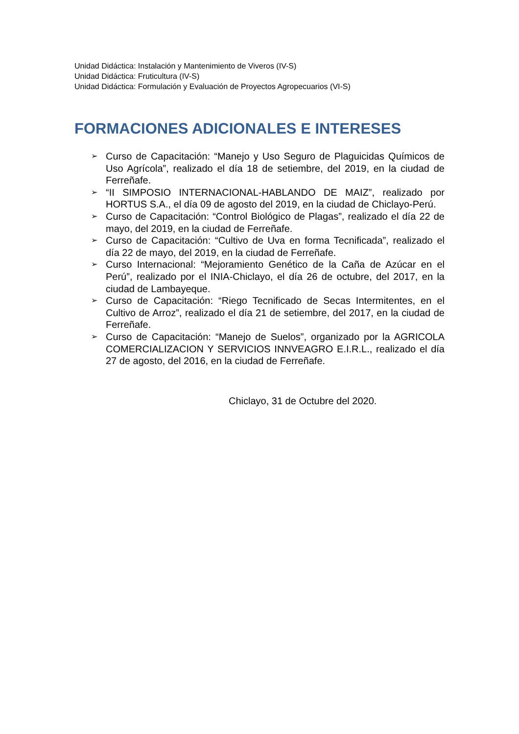Unidad Didáctica: Instalación y Mantenimiento de Viveros (IV-S)
Unidad Didáctica: Fruticultura (IV-S)
Unidad Didáctica: Formulación y Evaluación de Proyectos Agropecuarios (VI-S)
FORMACIONES ADICIONALES E INTERESES
➢ Curso de Capacitación: “Manejo y Uso Seguro de Plaguicidas Químicos de Uso Agrícola”, realizado el día 18 de setiembre, del 2019, en la ciudad de Ferreñafe.
➢ “II SIMPOSIO INTERNACIONAL-HABLANDO DE MAIZ”, realizado por HORTUS S.A., el día 09 de agosto del 2019, en la ciudad de Chiclayo-Perú.
➢ Curso de Capacitación: “Control Biológico de Plagas”, realizado el día 22 de mayo, del 2019, en la ciudad de Ferreñafe.
➢ Curso de Capacitación: “Cultivo de Uva en forma Tecnificada”, realizado el día 22 de mayo, del 2019, en la ciudad de Ferreñafe.
➢ Curso Internacional: “Mejoramiento Genético de la Caña de Azúcar en el Perú”, realizado por el INIA-Chiclayo, el día 26 de octubre, del 2017, en la ciudad de Lambayeque.
➢ Curso de Capacitación: “Riego Tecnificado de Secas Intermitentes, en el Cultivo de Arroz”, realizado el día 21 de setiembre, del 2017, en la ciudad de Ferreñafe.
➢ Curso de Capacitación: “Manejo de Suelos”, organizado por la AGRICOLA COMERCIALIZACION Y SERVICIOS INNVEAGRO E.I.R.L., realizado el día 27 de agosto, del 2016, en la ciudad de Ferreñafe.
Chiclayo, 31 de Octubre del 2020.